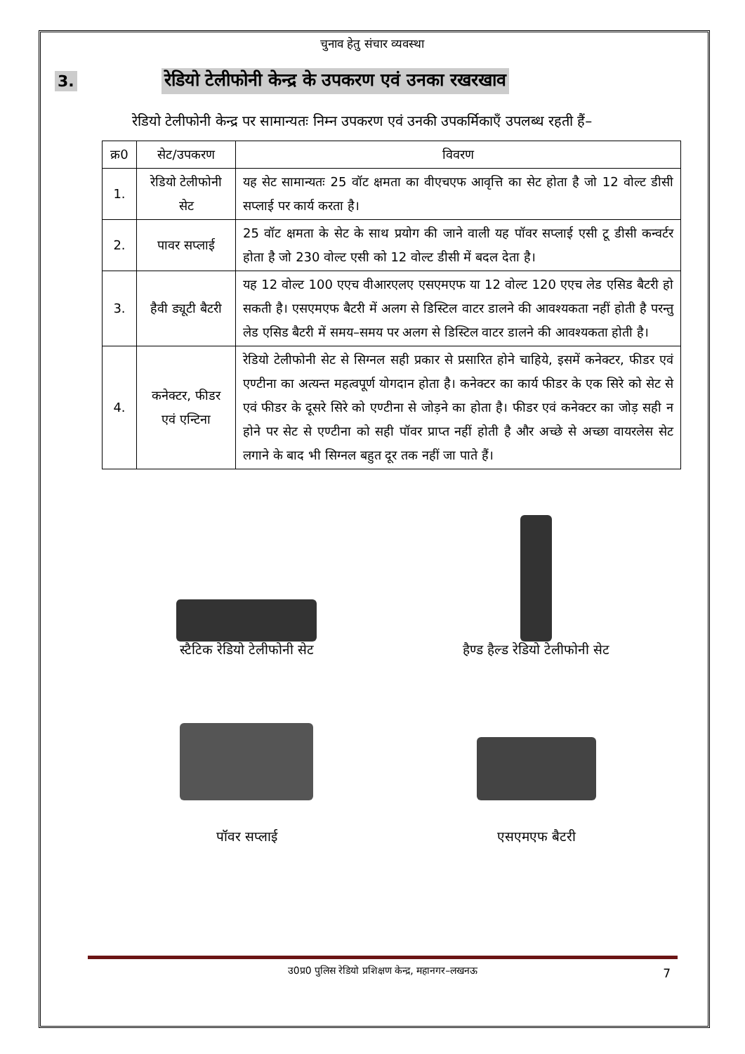चुनाव हेतु संचार व्यवस्था
3. रेडियो टेलीफोनी केन्द्र के उपकरण एवं उनका रखरखाव
रेडियो टेलीफोनी केन्द्र पर सामान्यतः निम्न उपकरण एवं उनकी उपकर्मिकाएँ उपलब्ध रहती हैं–
| क्र0 | सेट/उपकरण | विवरण |
| --- | --- | --- |
| 1. | रेडियो टेलीफोनी सेट | यह सेट सामान्यतः 25 वॉट क्षमता का वीएचएफ आवृत्ति का सेट होता है जो 12 वोल्ट डीसी सप्लाई पर कार्य करता है। |
| 2. | पावर सप्लाई | 25 वॉट क्षमता के सेट के साथ प्रयोग की जाने वाली यह पॉवर सप्लाई एसी टू डीसी कन्वर्टर होता है जो 230 वोल्ट एसी को 12 वोल्ट डीसी में बदल देता है। |
| 3. | हैवी ड्यूटी बैटरी | यह 12 वोल्ट 100 एएच वीआरएलए एसएमएफ या 12 वोल्ट 120 एएच लेड एसिड बैटरी हो सकती है। एसएमएफ बैटरी में अलग से डिस्टिल वाटर डालने की आवश्यकता नहीं होती है परन्तु लेड एसिड बैटरी में समय–समय पर अलग से डिस्टिल वाटर डालने की आवश्यकता होती है। |
| 4. | कनेक्टर, फीडर एवं एन्टिना | रेडियो टेलीफोनी सेट से सिग्नल सही प्रकार से प्रसारित होने चाहिये, इसमें कनेक्टर, फीडर एवं एण्टीना का अत्यन्त महत्वपूर्ण योगदान होता है। कनेक्टर का कार्य फीडर के एक सिरे को सेट से एवं फीडर के दूसरे सिरे को एण्टीना से जोड़ने का होता है। फीडर एवं कनेक्टर का जोड़ सही न होने पर सेट से एण्टीना को सही पॉवर प्राप्त नहीं होती है और अच्छे से अच्छा वायरलेस सेट लगाने के बाद भी सिग्नल बहुत दूर तक नहीं जा पाते हैं। |
स्टैटिक रेडियो टेलीफोनी सेट
हैण्ड हैल्ड रेडियो टेलीफोनी सेट
पॉवर सप्लाई
एसएमएफ बैटरी
उ0प्र0 पुलिस रेडियो प्रशिक्षण केन्द्र, महानगर–लखनऊ 7